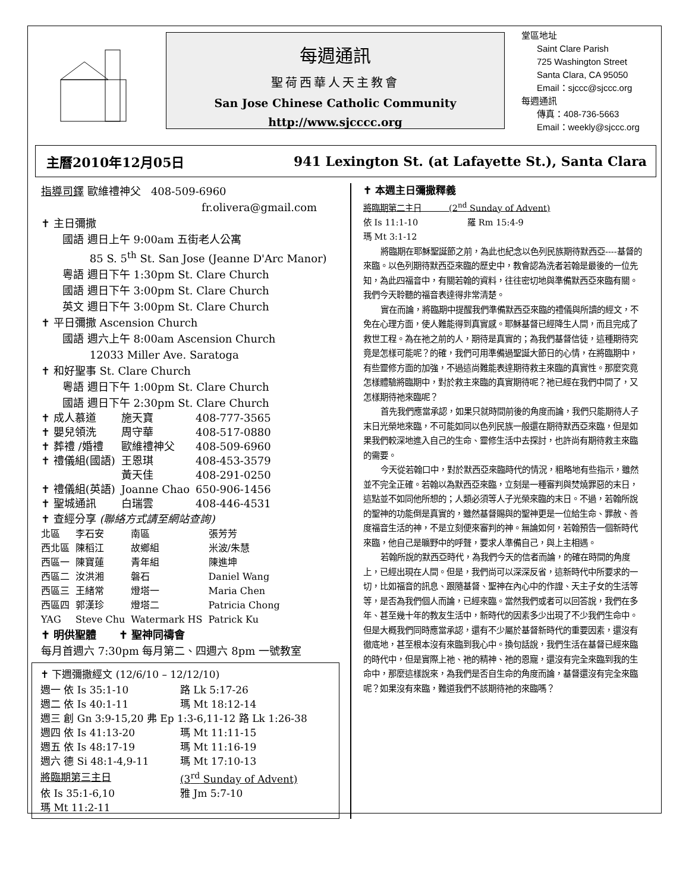每週通訊
聖荷西華人天主教會
San Jose Chinese Catholic Community
http://www.sjcccc.org
堂區地址
Saint Clare Parish
725 Washington Street
Santa Clara, CA 95050
Email：sjccc@sjccc.org
每週通訊
傳真：408-736-5663
Email：weekly@sjccc.org
主曆2010年12月05日 941 Lexington St. (at Lafayette St.), Santa Clara
指導司鐸 歐維禮神父 408-509-6960
fr.olivera@gmail.com
✝ 主日彌撒
國語 週日上午 9:00am 五街老人公寓
85 S. 5<sup>th</sup> St. San Jose (Jeanne D'Arc Manor)
粵語 週日下午 1:30pm St. Clare Church
國語 週日下午 3:00pm St. Clare Church
英文 週日下午 3:00pm St. Clare Church
✝ 平日彌撒 Ascension Church
國語 週六上午 8:00am Ascension Church
12033 Miller Ave. Saratoga
✝ 和好聖事 St. Clare Church
粵語 週日下午 1:00pm St. Clare Church
國語 週日下午 2:30pm St. Clare Church
| ✝ 成人慕道 | 施天寶 | 408-777-3565 |
| ✝ 嬰兒領洗 | 周守華 | 408-517-0880 |
| ✝ 葬禮 /婚禮 | 歐維禮神父 | 408-509-6960 |
| ✝ 禮儀組(國語) | 王恩琪 | 408-453-3579 |
| | 黃天佳 | 408-291-0250 |
| ✝ 禮儀組(英語) | Joanne Chao | 650-906-1456 |
| ✝ 聖城通訊 | 白瑞雲 | 408-446-4531 |
✝ 查經分享 (聯絡方式請至網站查詢)
| 北區 | 李石安 | 南區 | 張芳芳 |
| 西北區 | 陳稻江 | 故鄉組 | 米波/朱慧 |
| 西區一 | 陳寶蓮 | 青年組 | 陳進坤 |
| 西區二 | 汝洪湘 | 磐石 | Daniel Wang |
| 西區三 | 王緒常 | 燈塔一 | Maria Chen |
| 西區四 | 郭漢珍 | 燈塔二 | Patricia Chong |
| YAG | Steve Chu | Watermark HS | Patrick Ku |
✝ 明供聖體 ✝ 聖神同禱會
每月首週六 7:30pm 每月第二、四週六 8pm 一號教室
✝ 下週彌撒經文 (12/6/10 – 12/12/10)
| 週一 依 Is 35:1-10 | 路 Lk 5:17-26 |
| 週二 依 Is 40:1-11 | 瑪 Mt 18:12-14 |
| 週三 創 Gn 3:9-15,20 弗 Ep 1:3-6,11-12 路 Lk 1:26-38 | |
| 週四 依 Is 41:13-20 | 瑪 Mt 11:11-15 |
| 週五 依 Is 48:17-19 | 瑪 Mt 11:16-19 |
| 週六 德 Si 48:1-4,9-11 | 瑪 Mt 17:10-13 |
| 將臨期第三主日 | (3<sup>rd</sup> Sunday of Advent) |
| 依 Is 35:1-6,10 | 雅 Jm 5:7-10 |
| 瑪 Mt 11:2-11 | |
✝ 本週主日彌撒釋義
將臨期第二主日 (2<sup>nd</sup> Sunday of Advent)
依 Is 11:1-10 羅 Rm 15:4-9
瑪 Mt 3:1-12
將臨期在耶穌聖誕節之前，為此也紀念以色列民族期待默西亞----基督的來臨。以色列期待默西亞來臨的歷史中，教會認為洗者若翰是最後的一位先知，為此四福音中，有關若翰的資料，往往密切地與準備默西亞來臨有關。我們今天聆聽的福音表達得非常清楚。
實在而論，將臨期中提醒我們準備默西亞來臨的禮儀與所讀的經文，不免在心理方面，使人難能得到真實感。耶穌基督已經降生人間，而且完成了救世工程。為在祂之前的人，期待是真實的；為我們基督信徒，這種期待究竟是怎樣可能呢？的確，我們可用準備過聖誕大節日的心情，在將臨期中，有些靈修方面的加強，不過這尚難能表達期待救主來臨的真實性。那麼究竟怎樣體驗將臨期中，對於救主來臨的真實期待呢？祂已經在我們中間了，又怎樣期待祂來臨呢？
首先我們應當承認，如果只就時間前後的角度而論，我們只能期待人子末日光榮地來臨，不可能如同以色列民族一般還在期待默西亞來臨，但是如果我們較深地進入自己的生命、靈修生活中去探討，也許尚有期待救主來臨的需要。
今天從若翰口中，對於默西亞來臨時代的情況，粗略地有些指示，雖然並不完全正確。若翰以為默西亞來臨，立刻是一種審判與焚燒罪惡的末日，這點並不如同他所想的；人類必須等人子光榮來臨的末日。不過，若翰所說的聖神的功能倒是真實的，雖然基督賜與的聖神更是一位給生命、罪赦、善度福音生活的神，不是立刻便來審判的神。無論如何，若翰預告一個新時代來臨，他自己是曠野中的呼聲，要求人準備自己，與上主相遇。
若翰所說的默西亞時代，為我們今天的信者而論，的確在時間的角度上，已經出現在人間。但是，我們尚可以深深反省，這新時代中所要求的一切，比如福音的訊息、跟隨基督、聖神在內心中的作證、天主子女的生活等等，是否為我們個人而論，已經來臨。當然我們或者可以回答說，我們在多年、甚至幾十年的教友生活中，新時代的因素多少出現了不少我們生命中。但是大概我們同時應當承認，還有不少屬於基督新時代的重要因素，還沒有徹底地，甚至根本沒有來臨到我心中。換句話說，我們生活在基督已經來臨的時代中，但是實際上祂、祂的精神、祂的恩寵，還沒有完全來臨到我的生命中，那麼這樣說來，為我們是否自生命的角度而論，基督還沒有完全來臨呢？如果沒有來臨，難道我們不該期待祂的來臨嗎？